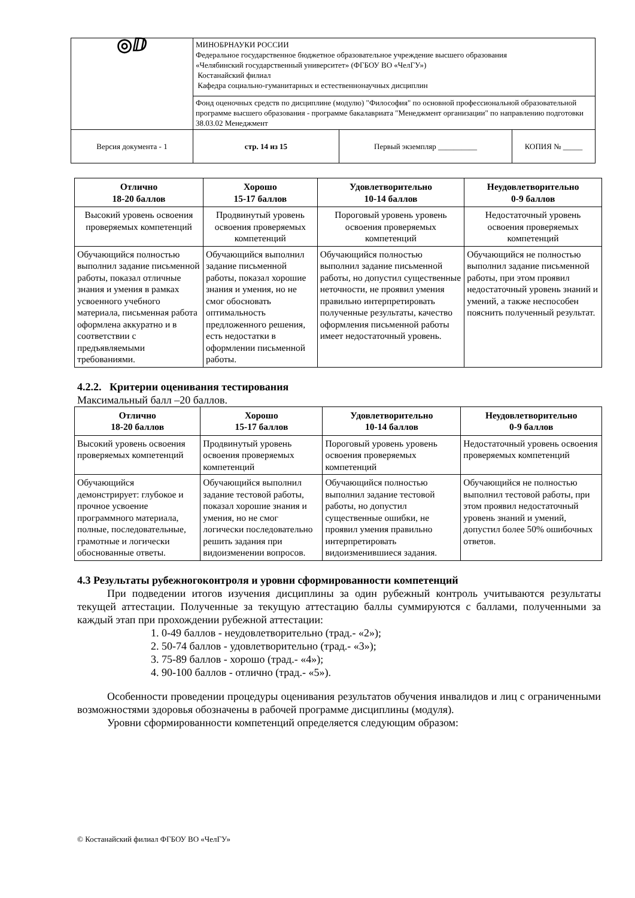| ◎ⅅ | МИНОБРНАУКИ РОССИИ Федеральное государственное бюджетное образовательное учреждение высшего образования «Челябинский государственный университет» (ФГБОУ ВО «ЧелГУ») Костанайский филиал Кафедра социально-гуманитарных и естественнонаучных дисциплин | | |
| | Фонд оценочных средств по дисциплине (модулю) "Философия" по основной профессиональной образовательной программе высшего образования - программе бакалавриата "Менеджмент организации" по направлению подготовки 38.03.02 Менеджмент | | |
| Версия документа - 1 | стр. 14 из 15 | Первый экземпляр __________ | КОПИЯ № _____ |
| Отлично 18-20 баллов | Хорошо 15-17 баллов | Удовлетворительно 10-14 баллов | Неудовлетворительно 0-9 баллов |
| --- | --- | --- | --- |
| Высокий уровень освоения проверяемых компетенций | Продвинутый уровень освоения проверяемых компетенций | Пороговый уровень уровень освоения проверяемых компетенций | Недостаточный уровень освоения проверяемых компетенций |
| Обучающийся полностью выполнил задание письменной работы, показал отличные знания и умения в рамках усвоенного учебного материала, письменная работа оформлена аккуратно и в соответствии с предъявляемыми требованиями. | Обучающийся выполнил задание письменной работы, показал хорошие знания и умения, но не смог обосновать оптимальность предложенного решения, есть недостатки в оформлении письменной работы. | Обучающийся полностью выполнил задание письменной работы, но допустил существенные неточности, не проявил умения правильно интерпретировать полученные результаты, качество оформления письменной работы имеет недостаточный уровень. | Обучающийся не полностью выполнил задание письменной работы, при этом проявил недостаточный уровень знаний и умений, а также неспособен пояснить полученный результат. |
4.2.2. Критерии оценивания тестирования
Максимальный балл –20 баллов.
| Отлично 18-20 баллов | Хорошо 15-17 баллов | Удовлетворительно 10-14 баллов | Неудовлетворительно 0-9 баллов |
| --- | --- | --- | --- |
| Высокий уровень освоения проверяемых компетенций | Продвинутый уровень освоения проверяемых компетенций | Пороговый уровень уровень освоения проверяемых компетенций | Недостаточный уровень освоения проверяемых компетенций |
| Обучающийся демонстрирует: глубокое и прочное усвоение программного материала, полные, последовательные, грамотные и логически обоснованные ответы. | Обучающийся выполнил задание тестовой работы, показал хорошие знания и умения, но не смог логически последовательно решить задания при видоизменении вопросов. | Обучающийся полностью выполнил задание тестовой работы, но допустил существенные ошибки, не проявил умения правильно интерпретировать видоизменившиеся задания. | Обучающийся не полностью выполнил тестовой работы, при этом проявил недостаточный уровень знаний и умений, допустил более 50% ошибочных ответов. |
4.3 Результаты рубежногоконтроля и уровни сформированности компетенций
При подведении итогов изучения дисциплины за один рубежный контроль учитываются результаты текущей аттестации. Полученные за текущую аттестацию баллы суммируются с баллами, полученными за каждый этап при прохождении рубежной аттестации:
1. 0-49 баллов - неудовлетворительно (трад.- «2»);
2. 50-74 баллов - удовлетворительно (трад.- «3»);
3. 75-89 баллов - хорошо (трад.- «4»);
4. 90-100 баллов - отлично (трад.- «5»).
Особенности проведении процедуры оценивания результатов обучения инвалидов и лиц с ограниченными возможностями здоровья обозначены в рабочей программе дисциплины (модуля).
Уровни сформированности компетенций определяется следующим образом:
© Костанайский филиал ФГБОУ ВО «ЧелГУ»